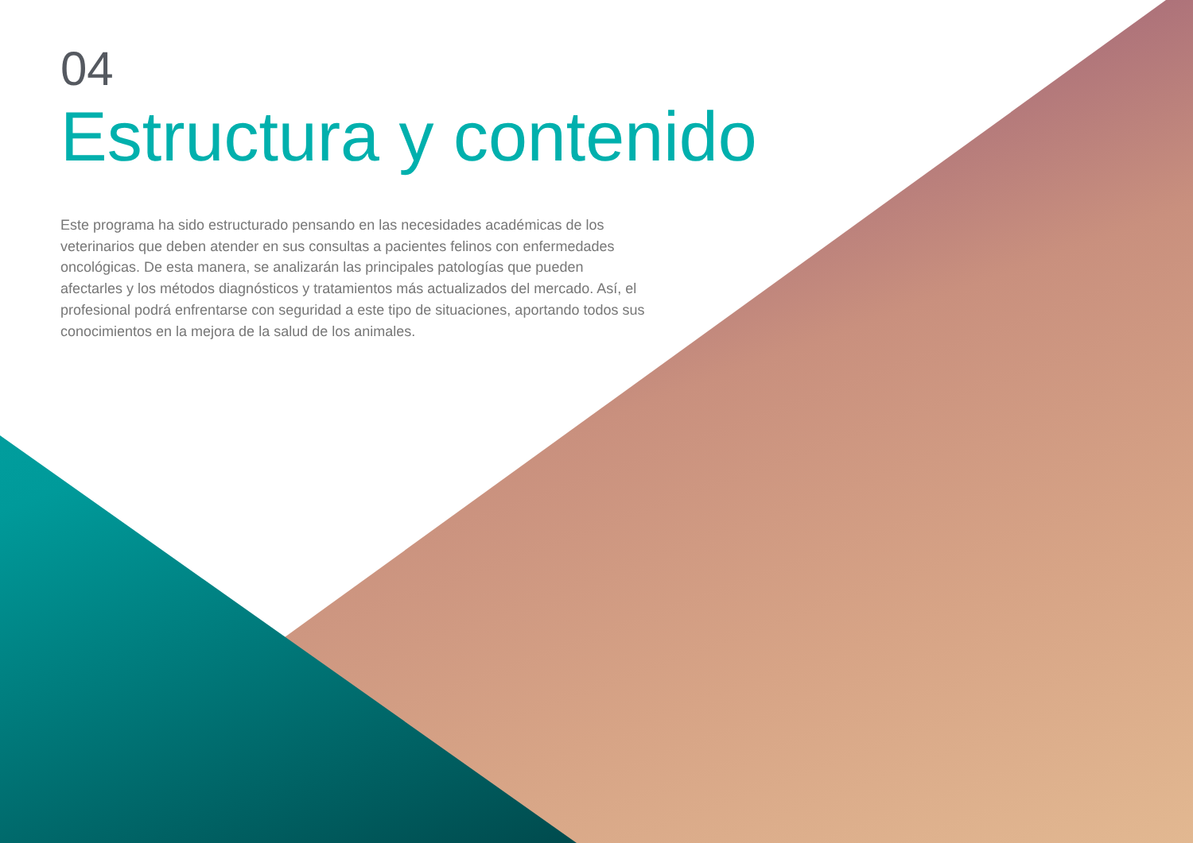04
Estructura y contenido
Este programa ha sido estructurado pensando en las necesidades académicas de los veterinarios que deben atender en sus consultas a pacientes felinos con enfermedades oncológicas. De esta manera, se analizarán las principales patologías que pueden afectarles y los métodos diagnósticos y tratamientos más actualizados del mercado. Así, el profesional podrá enfrentarse con seguridad a este tipo de situaciones, aportando todos sus conocimientos en la mejora de la salud de los animales.